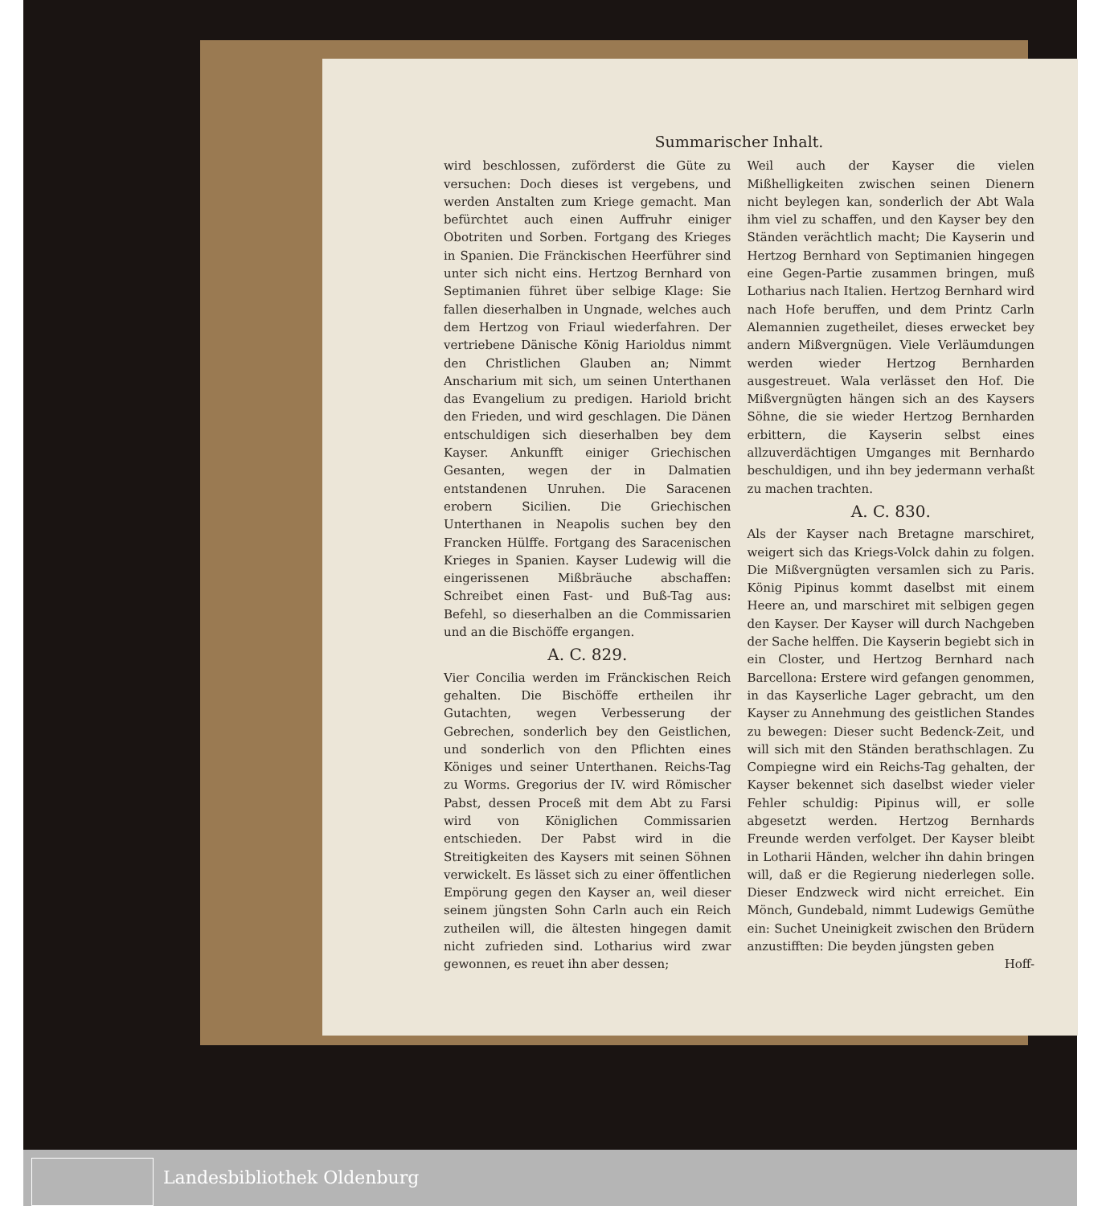Summarischer Inhalt.
wird beschlossen, zuförderst die Güte zu versuchen: Doch dieses ist vergebens, und werden Anstalten zum Kriege gemacht. Man befürchtet auch einen Auffruhr einiger Obotriten und Sorben. Fortgang des Krieges in Spanien. Die Fränckischen Heerführer sind unter sich nicht eins. Hertzog Bernhard von Septimanien führet über selbige Klage: Sie fallen dieserhalben in Ungnade, welches auch dem Hertzog von Friaul wiederfahren. Der vertriebene Dänische König Harioldus nimmt den Christlichen Glauben an; Nimmt Anscharium mit sich, um seinen Unterthanen das Evangelium zu predigen. Hariold bricht den Frieden, und wird geschlagen. Die Dänen entschuldigen sich dieserhalben bey dem Kayser. Ankunfft einiger Griechischen Gesanten, wegen der in Dalmatien entstandenen Unruhen. Die Saracenen erobern Sicilien. Die Griechischen Unterthanen in Neapolis suchen bey den Francken Hülffe. Fortgang des Saracenischen Krieges in Spanien. Kayser Ludewig will die eingerissenen Mißbräuche abschaffen: Schreibet einen Fast- und Buß-Tag aus: Befehl, so dieserhalben an die Commissarien und an die Bischöffe ergangen.
A. C. 829.
Vier Concilia werden im Fränckischen Reich gehalten. Die Bischöffe ertheilen ihr Gutachten, wegen Verbesserung der Gebrechen, sonderlich bey den Geistlichen, und sonderlich von den Pflichten eines Königes und seiner Unterthanen. Reichs-Tag zu Worms. Gregorius der IV. wird Römischer Pabst, dessen Proceß mit dem Abt zu Farsi wird von Königlichen Commissarien entschieden. Der Pabst wird in die Streitigkeiten des Kaysers mit seinen Söhnen verwickelt. Es lässet sich zu einer öffentlichen Empörung gegen den Kayser an, weil dieser seinem jüngsten Sohn Carln auch ein Reich zutheilen will, die ältesten hingegen damit nicht zufrieden sind. Lotharius wird zwar gewonnen, es reuet ihn aber dessen;
Weil auch der Kayser die vielen Mißhelligkeiten zwischen seinen Dienern nicht beylegen kan, sonderlich der Abt Wala ihm viel zu schaffen, und den Kayser bey den Ständen verächtlich macht; Die Kayserin und Hertzog Bernhard von Septimanien hingegen eine Gegen-Partie zusammen bringen, muß Lotharius nach Italien. Hertzog Bernhard wird nach Hofe beruffen, und dem Printz Carln Alemannien zugetheilet, dieses erwecket bey andern Mißvergnügen. Viele Verläumdungen werden wieder Hertzog Bernharden ausgestreuet. Wala verlässet den Hof. Die Mißvergnügten hängen sich an des Kaysers Söhne, die sie wieder Hertzog Bernharden erbittern, die Kayserin selbst eines allzuverdächtigen Umganges mit Bernhardo beschuldigen, und ihn bey jedermann verhaßt zu machen trachten.
A. C. 830.
Als der Kayser nach Bretagne marschiret, weigert sich das Kriegs-Volck dahin zu folgen. Die Mißvergnügten versamlen sich zu Paris. König Pipinus kommt daselbst mit einem Heere an, und marschiret mit selbigen gegen den Kayser. Der Kayser will durch Nachgeben der Sache helffen. Die Kayserin begiebt sich in ein Closter, und Hertzog Bernhard nach Barcellona: Erstere wird gefangen genommen, in das Kayserliche Lager gebracht, um den Kayser zu Annehmung des geistlichen Standes zu bewegen: Dieser sucht Bedenck-Zeit, und will sich mit den Ständen berathschlagen. Zu Compiegne wird ein Reichs-Tag gehalten, der Kayser bekennet sich daselbst wieder vieler Fehler schuldig: Pipinus will, er solle abgesetzt werden. Hertzog Bernhards Freunde werden verfolget. Der Kayser bleibt in Lotharii Händen, welcher ihn dahin bringen will, daß er die Regierung niederlegen solle. Dieser Endzweck wird nicht erreichet. Ein Mönch, Gundebald, nimmt Ludewigs Gemüthe ein: Suchet Uneinigkeit zwischen den Brüdern anzustifften: Die beyden jüngsten geben
Hoff-
Landesbibliothek Oldenburg